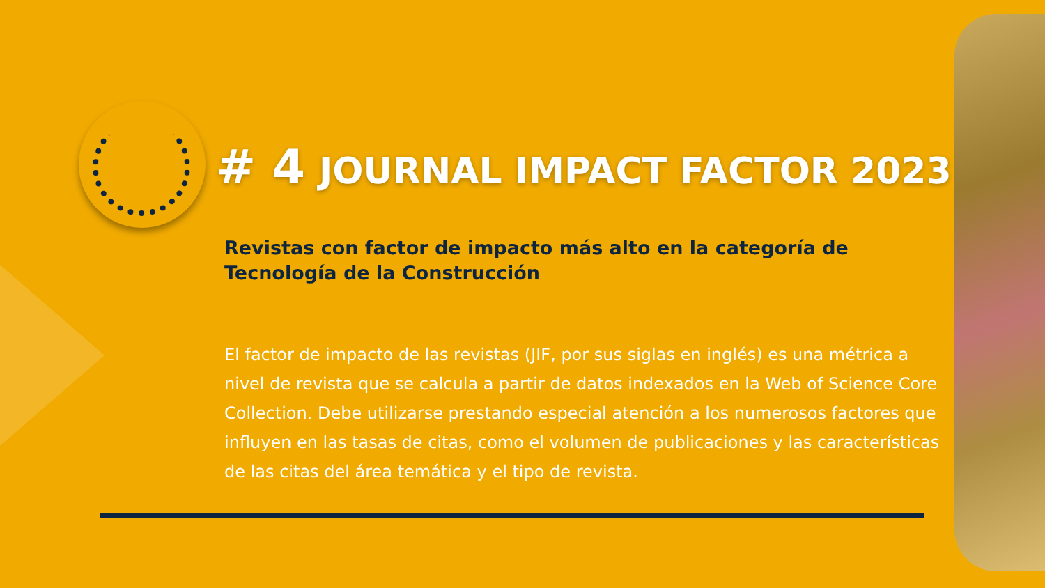# 4 JOURNAL IMPACT FACTOR 2023
Revistas con factor de impacto más alto en la categoría de Tecnología de la Construcción
El factor de impacto de las revistas (JIF, por sus siglas en inglés) es una métrica a nivel de revista que se calcula a partir de datos indexados en la Web of Science Core Collection. Debe utilizarse prestando especial atención a los numerosos factores que influyen en las tasas de citas, como el volumen de publicaciones y las características de las citas del área temática y el tipo de revista.